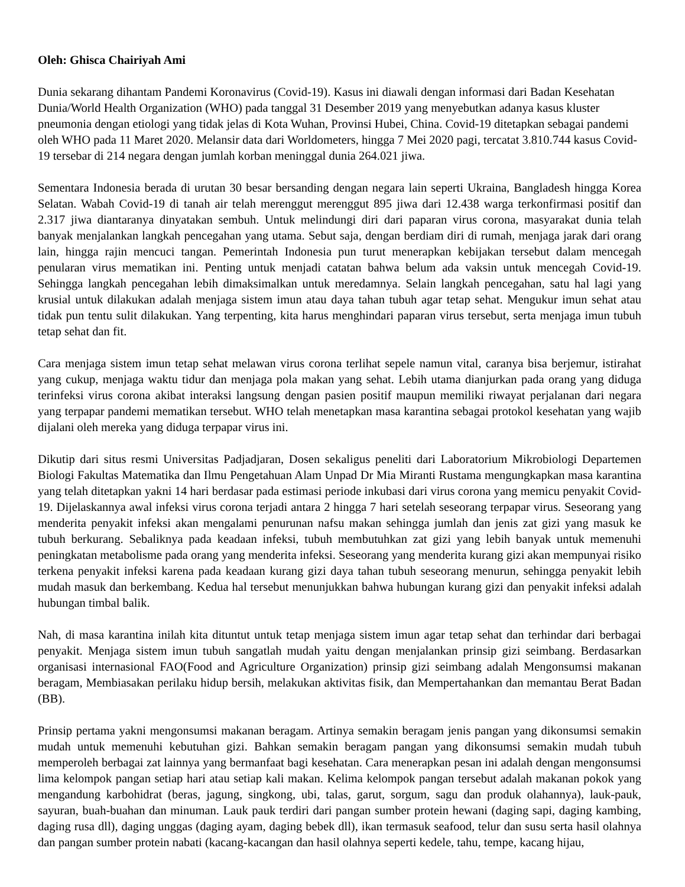Oleh: Ghisca Chairiyah Ami
Dunia sekarang dihantam Pandemi Koronavirus (Covid-19). Kasus ini diawali dengan informasi dari Badan Kesehatan Dunia/World Health Organization (WHO) pada tanggal 31 Desember 2019 yang menyebutkan adanya kasus kluster pneumonia dengan etiologi yang tidak jelas di Kota Wuhan, Provinsi Hubei, China. Covid-19 ditetapkan sebagai pandemi oleh WHO pada 11 Maret 2020. Melansir data dari Worldometers, hingga 7 Mei 2020 pagi, tercatat 3.810.744 kasus Covid-19 tersebar di 214 negara dengan jumlah korban meninggal dunia 264.021 jiwa.
Sementara Indonesia berada di urutan 30 besar bersanding dengan negara lain seperti Ukraina, Bangladesh hingga Korea Selatan. Wabah Covid-19 di tanah air telah merenggut merenggut 895 jiwa dari 12.438 warga terkonfirmasi positif dan 2.317 jiwa diantaranya dinyatakan sembuh. Untuk melindungi diri dari paparan virus corona, masyarakat dunia telah banyak menjalankan langkah pencegahan yang utama. Sebut saja, dengan berdiam diri di rumah, menjaga jarak dari orang lain, hingga rajin mencuci tangan. Pemerintah Indonesia pun turut menerapkan kebijakan tersebut dalam mencegah penularan virus mematikan ini. Penting untuk menjadi catatan bahwa belum ada vaksin untuk mencegah Covid-19. Sehingga langkah pencegahan lebih dimaksimalkan untuk meredamnya. Selain langkah pencegahan, satu hal lagi yang krusial untuk dilakukan adalah menjaga sistem imun atau daya tahan tubuh agar tetap sehat. Mengukur imun sehat atau tidak pun tentu sulit dilakukan. Yang terpenting, kita harus menghindari paparan virus tersebut, serta menjaga imun tubuh tetap sehat dan fit.
Cara menjaga sistem imun tetap sehat melawan virus corona terlihat sepele namun vital, caranya bisa berjemur, istirahat yang cukup, menjaga waktu tidur dan menjaga pola makan yang sehat. Lebih utama dianjurkan pada orang yang diduga terinfeksi virus corona akibat interaksi langsung dengan pasien positif maupun memiliki riwayat perjalanan dari negara yang terpapar pandemi mematikan tersebut. WHO telah menetapkan masa karantina sebagai protokol kesehatan yang wajib dijalani oleh mereka yang diduga terpapar virus ini.
Dikutip dari situs resmi Universitas Padjadjaran, Dosen sekaligus peneliti dari Laboratorium Mikrobiologi Departemen Biologi Fakultas Matematika dan Ilmu Pengetahuan Alam Unpad Dr Mia Miranti Rustama mengungkapkan masa karantina yang telah ditetapkan yakni 14 hari berdasar pada estimasi periode inkubasi dari virus corona yang memicu penyakit Covid-19. Dijelaskannya awal infeksi virus corona terjadi antara 2 hingga 7 hari setelah seseorang terpapar virus. Seseorang yang menderita penyakit infeksi akan mengalami penurunan nafsu makan sehingga jumlah dan jenis zat gizi yang masuk ke tubuh berkurang. Sebaliknya pada keadaan infeksi, tubuh membutuhkan zat gizi yang lebih banyak untuk memenuhi peningkatan metabolisme pada orang yang menderita infeksi. Seseorang yang menderita kurang gizi akan mempunyai risiko terkena penyakit infeksi karena pada keadaan kurang gizi daya tahan tubuh seseorang menurun, sehingga penyakit lebih mudah masuk dan berkembang. Kedua hal tersebut menunjukkan bahwa hubungan kurang gizi dan penyakit infeksi adalah hubungan timbal balik.
Nah, di masa karantina inilah kita dituntut untuk tetap menjaga sistem imun agar tetap sehat dan terhindar dari berbagai penyakit. Menjaga sistem imun tubuh sangatlah mudah yaitu dengan menjalankan prinsip gizi seimbang. Berdasarkan organisasi internasional FAO(Food and Agriculture Organization) prinsip gizi seimbang adalah Mengonsumsi makanan beragam, Membiasakan perilaku hidup bersih, melakukan aktivitas fisik, dan Mempertahankan dan memantau Berat Badan (BB).
Prinsip pertama yakni mengonsumsi makanan beragam. Artinya semakin beragam jenis pangan yang dikonsumsi semakin mudah untuk memenuhi kebutuhan gizi. Bahkan semakin beragam pangan yang dikonsumsi semakin mudah tubuh memperoleh berbagai zat lainnya yang bermanfaat bagi kesehatan. Cara menerapkan pesan ini adalah dengan mengonsumsi lima kelompok pangan setiap hari atau setiap kali makan. Kelima kelompok pangan tersebut adalah makanan pokok yang mengandung karbohidrat (beras, jagung, singkong, ubi, talas, garut, sorgum, sagu dan produk olahannya), lauk-pauk, sayuran, buah-buahan dan minuman. Lauk pauk terdiri dari pangan sumber protein hewani (daging sapi, daging kambing, daging rusa dll), daging unggas (daging ayam, daging bebek dll), ikan termasuk seafood, telur dan susu serta hasil olahnya dan pangan sumber protein nabati (kacang-kacangan dan hasil olahnya seperti kedele, tahu, tempe, kacang hijau,